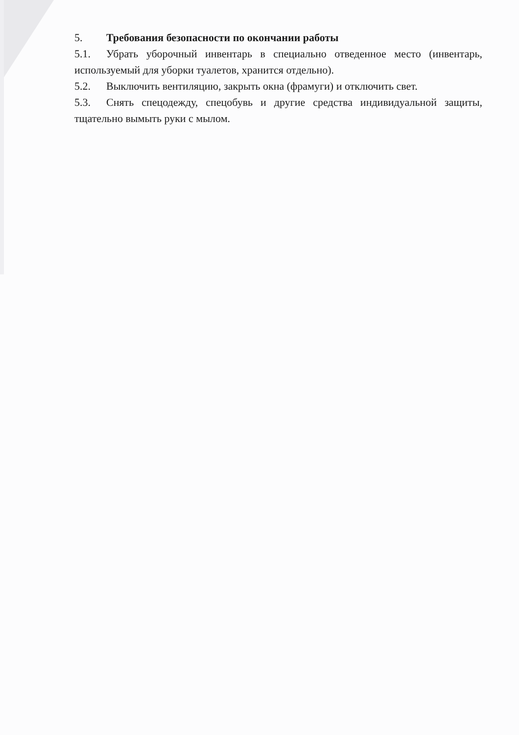5. Требования безопасности по окончании работы
5.1. Убрать уборочный инвентарь в специально отведенное место (инвентарь, используемый для уборки туалетов, хранится отдельно).
5.2. Выключить вентиляцию, закрыть окна (фрамуги) и отключить свет.
5.3. Снять спецодежду, спецобувь и другие средства индивидуальной защиты, тщательно вымыть руки с мылом.